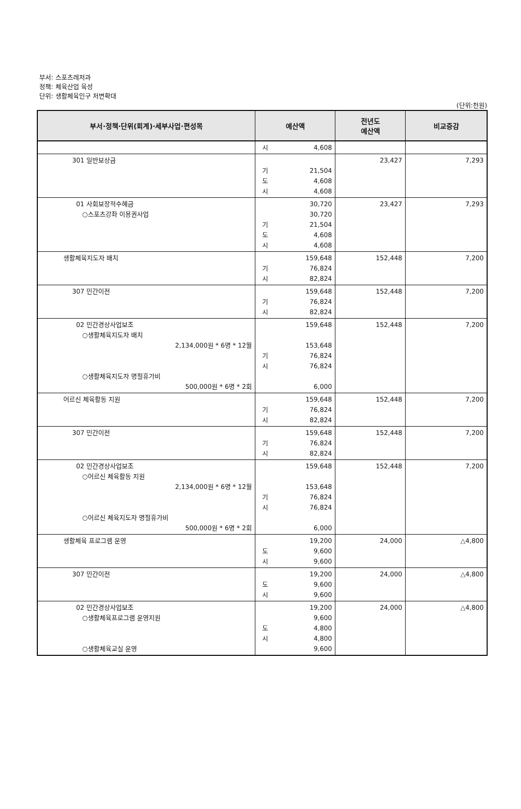부서: 스포츠레저과
정책: 체육산업 육성
단위: 생활체육인구 저변확대
(단위:천원)
| 부서·정책·단위(회계)·세부사업·편성목 | 예산액 | 전년도 예산액 | 비교증감 |
| --- | --- | --- | --- |
| | 시 4,608 | | |
| 301 일반보상금 | 기 21,504 도 4,608 시 4,608 | 23,427 | 7,293 |
| 01 사회보장적수혜금 ○스포츠강좌 이용권사업 | 30,720 30,720 기 21,504 도 4,608 시 4,608 | 23,427 | 7,293 |
| 생활체육지도자 배치 | 159,648 기 76,824 시 82,824 | 152,448 | 7,200 |
| 307 민간이전 | 159,648 기 76,824 시 82,824 | 152,448 | 7,200 |
| 02 민간경상사업보조 ○생활체육지도자 배치 2,134,000원 * 6명 * 12월 ○생활체육지도자 명절휴가비 500,000원 * 6명 * 2회 | 159,648 153,648 기 76,824 시 76,824 6,000 | 152,448 | 7,200 |
| 어르신 체육활동 지원 | 159,648 기 76,824 시 82,824 | 152,448 | 7,200 |
| 307 민간이전 | 159,648 기 76,824 시 82,824 | 152,448 | 7,200 |
| 02 민간경상사업보조 ○어르신 체육활동 지원 2,134,000원 * 6명 * 12월 ○어르신 체육지도자 명절휴가비 500,000원 * 6명 * 2회 | 159,648 153,648 기 76,824 시 76,824 6,000 | 152,448 | 7,200 |
| 생활체육 프로그램 운영 | 19,200 도 9,600 시 9,600 | 24,000 | △4,800 |
| 307 민간이전 | 19,200 도 9,600 시 9,600 | 24,000 | △4,800 |
| 02 민간경상사업보조 ○생활체육프로그램 운영지원 ○생활체육교실 운영 | 19,200 9,600 도 4,800 시 4,800 9,600 | 24,000 | △4,800 |